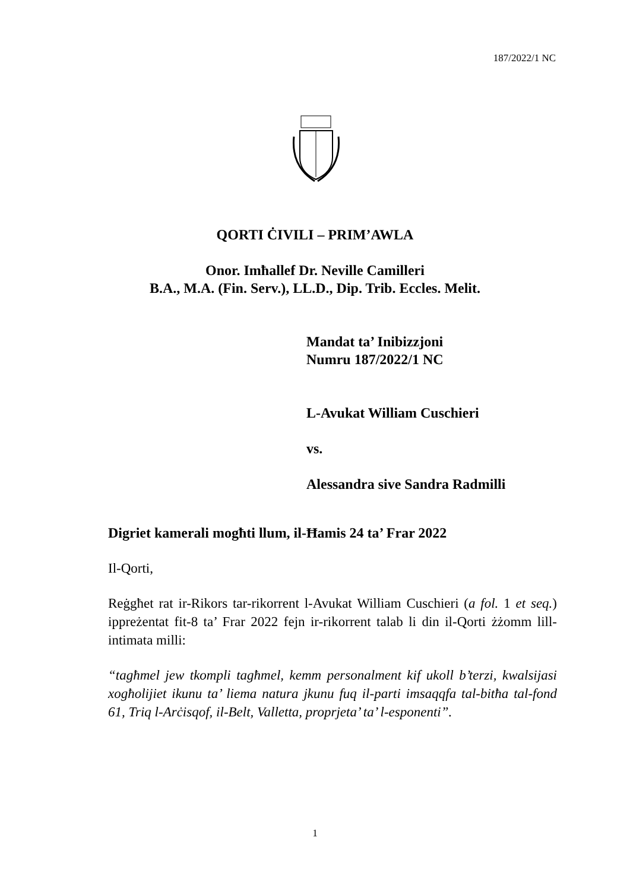187/2022/1 NC
QORTI ĊIVILI – PRIM’AWLA
Onor. Imħallef Dr. Neville Camilleri
B.A., M.A. (Fin. Serv.), LL.D., Dip. Trib. Eccles. Melit.
Mandat ta’ Inibizzjoni
Numru 187/2022/1 NC
L-Avukat William Cuschieri
vs.
Alessandra sive Sandra Radmilli
Digriet kamerali mogħti llum, il-Ħamis 24 ta’ Frar 2022
Il-Qorti,
Reġgħet rat ir-Rikors tar-rikorrent l-Avukat William Cuschieri (a fol. 1 et seq.) ippreżentat fit-8 ta’ Frar 2022 fejn ir-rikorrent talab li din il-Qorti żżomm lill-intimata milli:
“tagħmel jew tkompli tagħmel, kemm personalment kif ukoll b’terzi, kwalsijasi xogħolijiet ikunu ta’ liema natura jkunu fuq il-parti imsaqqfa tal-bitħa tal-fond 61, Triq l-Arċisqof, il-Belt, Valletta, proprjeta’ ta’ l-esponenti”.
1